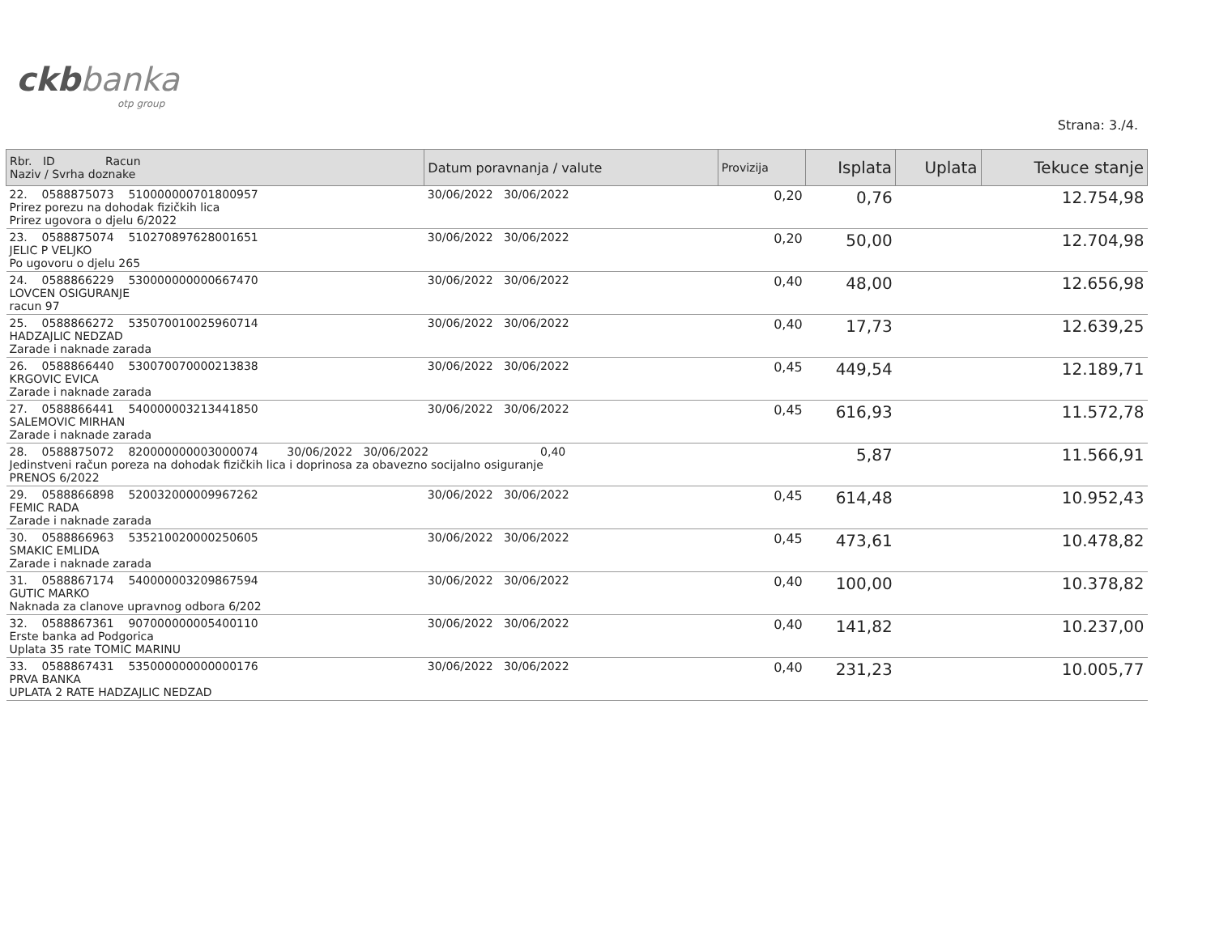ckb banka
otp group
Strana: 3./4.
| Rbr. ID Racun Naziv / Svrha doznake | Datum poravnanja / valute | Provizija | Isplata | Uplata | Tekuce stanje |
| --- | --- | --- | --- | --- | --- |
| 22. 0588875073 510000000701800957 Prirez porezu na dohodak fizičkih lica Prirez ugovora o djelu 6/2022 | 30/06/2022 30/06/2022 | 0,20 | 0,76 | | 12.754,98 |
| 23. 0588875074 510270897628001651 JELIC P VELJKO Po ugovoru o djelu 265 | 30/06/2022 30/06/2022 | 0,20 | 50,00 | | 12.704,98 |
| 24. 0588866229 530000000000667470 LOVCEN OSIGURANJE racun 97 | 30/06/2022 30/06/2022 | 0,40 | 48,00 | | 12.656,98 |
| 25. 0588866272 535070010025960714 HADZAJLIC NEDZAD Zarade i naknade zarada | 30/06/2022 30/06/2022 | 0,40 | 17,73 | | 12.639,25 |
| 26. 0588866440 530070070000213838 KRGOVIC EVICA Zarade i naknade zarada | 30/06/2022 30/06/2022 | 0,45 | 449,54 | | 12.189,71 |
| 27. 0588866441 540000003213441850 SALEMOVIC MIRHAN Zarade i naknade zarada | 30/06/2022 30/06/2022 | 0,45 | 616,93 | | 11.572,78 |
| 28. 0588875072 820000000003000074 30/06/2022 30/06/2022 0,40 Jedinstveni račun poreza na dohodak fizičkih lica i doprinosa za obavezno socijalno osiguranje PRENOS 6/2022 | | | 5,87 | | 11.566,91 |
| 29. 0588866898 520032000009967262 FEMIC RADA Zarade i naknade zarada | 30/06/2022 30/06/2022 | 0,45 | 614,48 | | 10.952,43 |
| 30. 0588866963 535210020000250605 SMAKIC EMLIDA Zarade i naknade zarada | 30/06/2022 30/06/2022 | 0,45 | 473,61 | | 10.478,82 |
| 31. 0588867174 540000003209867594 GUTIC MARKO Naknada za clanove upravnog odbora 6/202 | 30/06/2022 30/06/2022 | 0,40 | 100,00 | | 10.378,82 |
| 32. 0588867361 907000000005400110 Erste banka ad Podgorica Uplata 35 rate TOMIC MARINU | 30/06/2022 30/06/2022 | 0,40 | 141,82 | | 10.237,00 |
| 33. 0588867431 535000000000000176 PRVA BANKA UPLATA 2 RATE HADZAJLIC NEDZAD | 30/06/2022 30/06/2022 | 0,40 | 231,23 | | 10.005,77 |